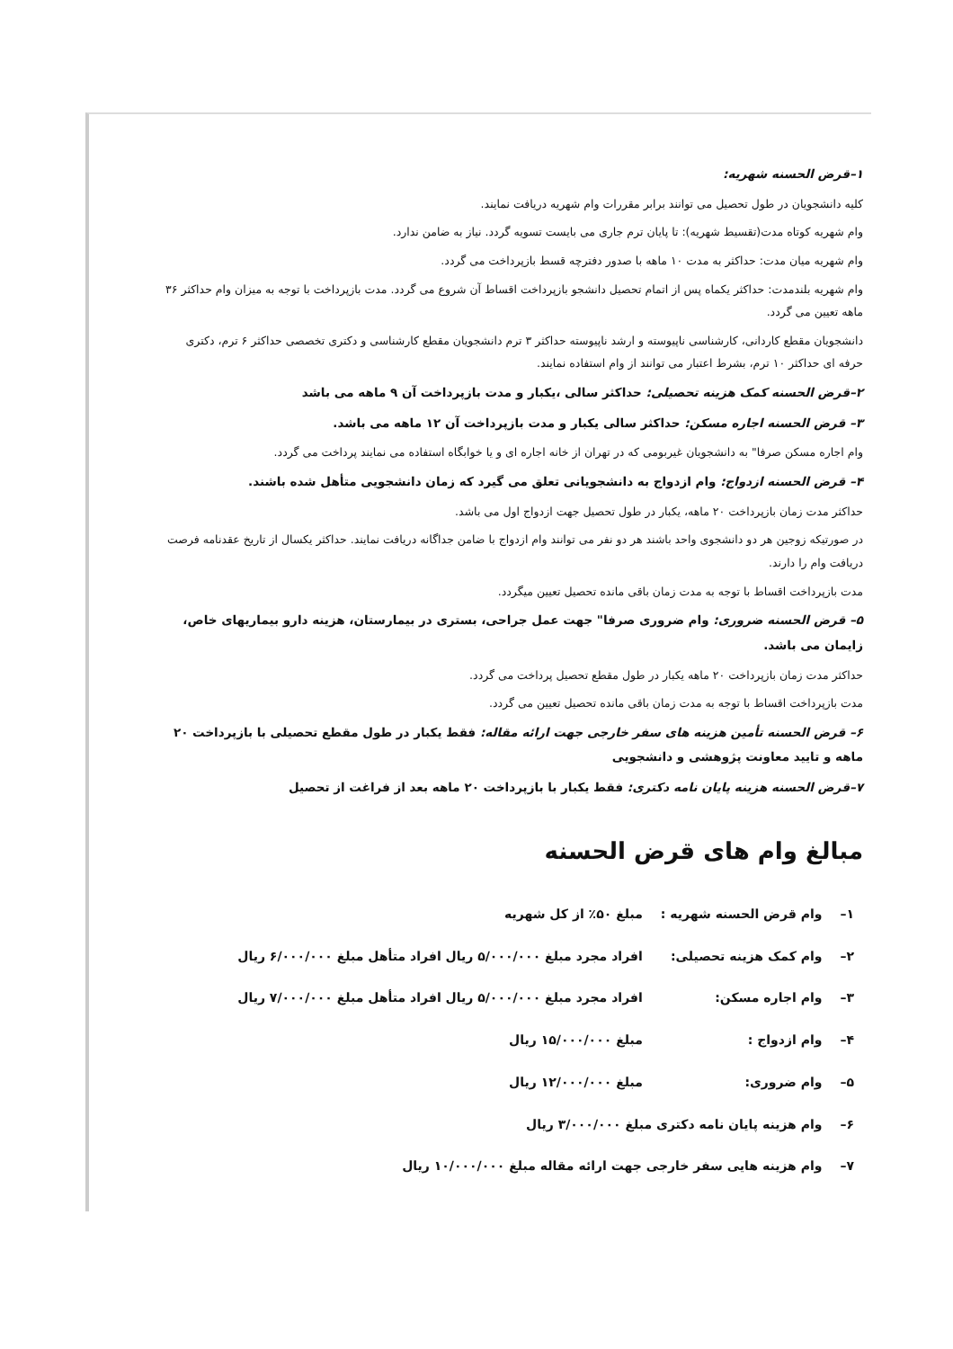۱–قرض الحسنه شهریه:
کلیه دانشجویان در طول تحصیل می توانند برابر مقررات وام شهریه دریافت نمایند.
وام شهریه کوتاه مدت(تقسیط شهریه): تا پایان ترم جاری می بایست تسویه گردد. نیاز به ضامن ندارد.
وام شهریه میان مدت: حداکثر به مدت ۱۰ ماهه با صدور دفترچه قسط بازپرداخت می گردد.
وام شهریه بلندمدت: حداکثر یکماه پس از اتمام تحصیل دانشجو بازپرداخت اقساط آن شروع می گردد. مدت بازپرداخت با توجه به میزان وام حداکثر ۳۶ ماهه تعیین می گردد.
دانشجویان مقطع کاردانی، کارشناسی ناپیوسته و ارشد ناپیوسته حداکثر ۳ ترم دانشجویان مقطع کارشناسی و دکتری تخصصی حداکثر ۶ ترم، دکتری حرفه ای حداکثر ۱۰ ترم، بشرط اعتبار می توانند از وام استفاده نمایند.
۲–قرض الحسنه کمک هزینه تحصیلی: حداکثر سالی ،یکبار و مدت بازپرداخت آن ۹ ماهه می باشد
۳– قرض الحسنه اجاره مسکن: حداکثر سالی یکبار و مدت بازپرداخت آن ۱۲ ماهه می باشد.
وام اجاره مسکن صرفا" به دانشجویان غیربومی که در تهران از خانه اجاره ای و یا خوابگاه استفاده می نمایند پرداخت می گردد.
۴– قرض الحسنه ازدواج: وام ازدواج به دانشجویانی تعلق می گیرد که زمان دانشجویی متأهل شده باشند.
حداکثر مدت زمان بازپرداخت ۲۰ ماهه، یکبار در طول تحصیل جهت ازدواج اول می باشد.
در صورتیکه زوجین هر دو دانشجوی واحد باشند هر دو نفر می توانند وام ازدواج با ضامن جداگانه دریافت نمایند. حداکثر یکسال از تاریخ عقدنامه فرصت دریافت وام را دارند.
مدت بازپرداخت اقساط با توجه به مدت زمان باقی مانده تحصیل تعیین میگردد.
۵– قرض الحسنه ضروری: وام ضروری صرفا" جهت عمل جراحی، بستری در بیمارستان، هزینه دارو بیماریهای خاص، زایمان می باشد.
حداکثر مدت زمان بازپرداخت ۲۰ ماهه یکبار در طول مقطع تحصیل پرداخت می گردد.
مدت بازپرداخت اقساط با توجه به مدت زمان باقی مانده تحصیل تعیین می گردد.
۶– قرض الحسنه تأمین هزینه های سفر خارجی جهت ارائه مقاله: فقط یکبار در طول مقطع تحصیلی با بازپرداخت ۲۰ ماهه و تایید معاونت پژوهشی و دانشجویی
۷–قرض الحسنه هزینه پایان نامه دکتری: فقط یکبار با بازپرداخت ۲۰ ماهه بعد از فراغت از تحصیل
مبالغ وام های قرض الحسنه
| ۱– | وام قرض الحسنه شهریه : | مبلغ ۵۰٪ از کل شهریه |
| ۲– | وام کمک هزینه تحصیلی: | افراد مجرد مبلغ ۵/۰۰۰/۰۰۰ ریال افراد متأهل مبلغ ۶/۰۰۰/۰۰۰ ریال |
| ۳– | وام اجاره مسکن: | افراد مجرد مبلغ ۵/۰۰۰/۰۰۰ ریال افراد متأهل مبلغ ۷/۰۰۰/۰۰۰ ریال |
| ۴– | وام ازدواج : | مبلغ ۱۵/۰۰۰/۰۰۰ ریال |
| ۵– | وام ضروری: | مبلغ ۱۲/۰۰۰/۰۰۰ ریال |
| ۶– | وام هزینه پایان نامه دکتری مبلغ ۳/۰۰۰/۰۰۰ ریال | |
| ۷– | وام هزینه هایی سفر خارجی جهت ارائه مقاله مبلغ ۱۰/۰۰۰/۰۰۰ ریال | |